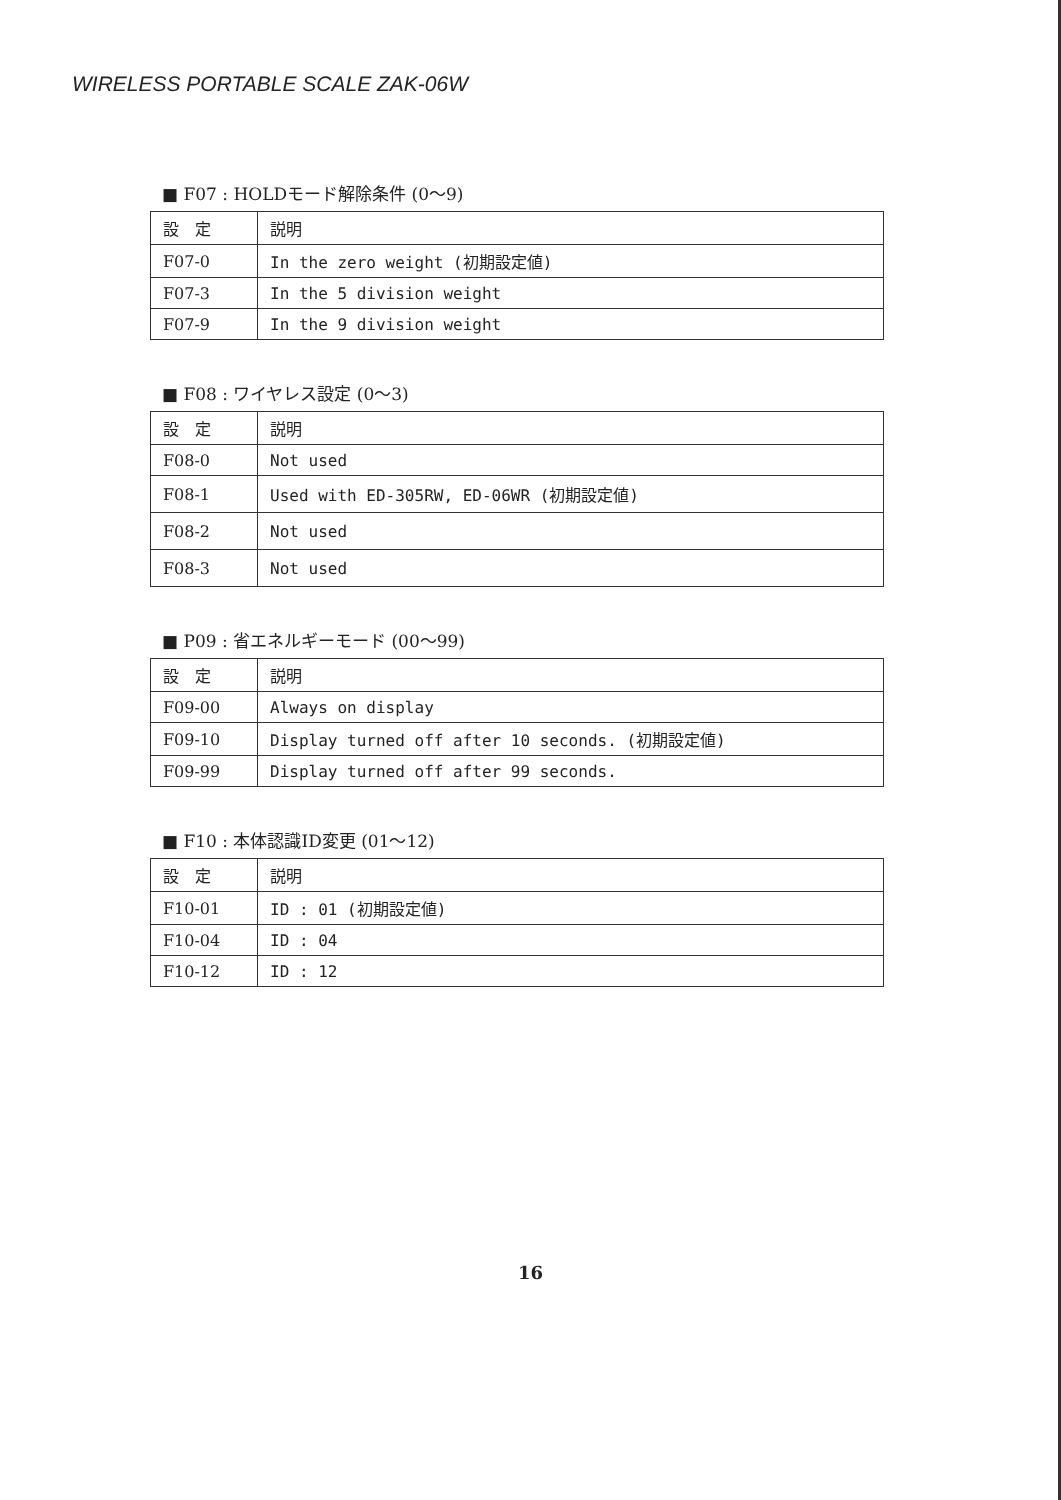WIRELESS PORTABLE SCALE ZAK-06W
■ F07 : HOLDモード解除条件 (0〜9)
| 設 定 | 説明 |
| F07-0 | In the zero weight (初期設定値) |
| F07-3 | In the 5 division weight |
| F07-9 | In the 9 division weight |
■ F08 : ワイヤレス設定 (0〜3)
| 設 定 | 説明 |
| F08-0 | Not used |
| F08-1 | Used with ED-305RW, ED-06WR (初期設定値) |
| F08-2 | Not used |
| F08-3 | Not used |
■ P09 : 省エネルギーモード (00〜99)
| 設 定 | 説明 |
| F09-00 | Always on display |
| F09-10 | Display turned off after 10 seconds. (初期設定値) |
| F09-99 | Display turned off after 99 seconds. |
■ F10 : 本体認識ID変更 (01〜12)
| 設 定 | 説明 |
| F10-01 | ID : 01 (初期設定値) |
| F10-04 | ID : 04 |
| F10-12 | ID : 12 |
16